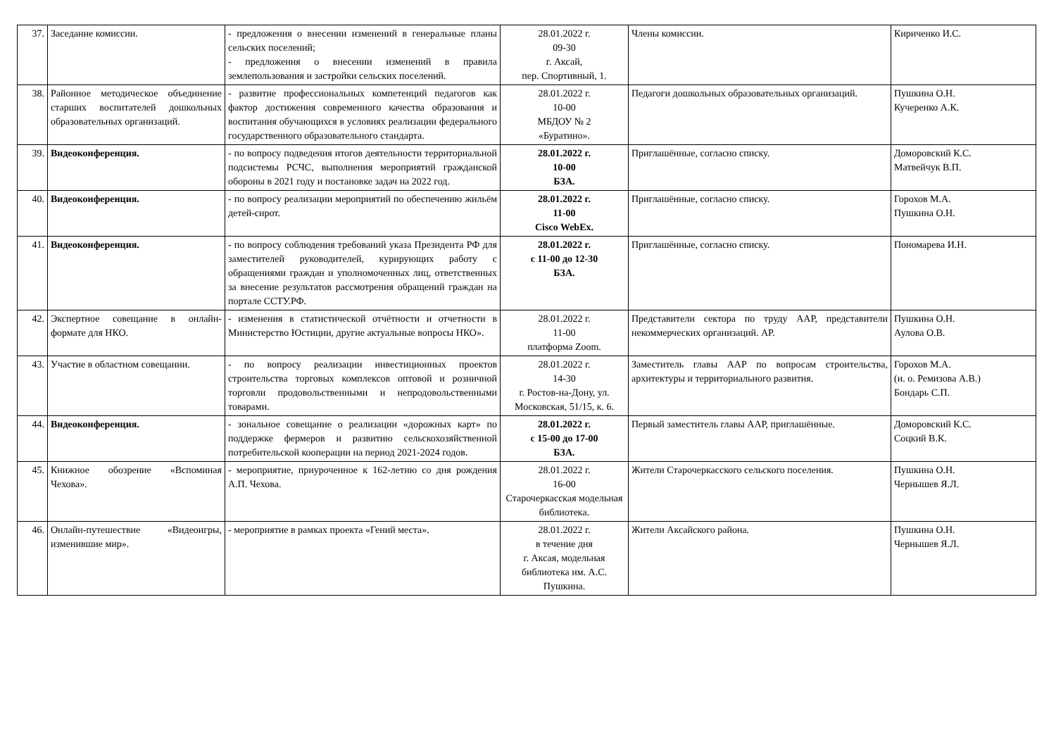| 37. | Заседание комиссии. | - предложения о внесении изменений в генеральные планы сельских поселений; - предложения о внесении изменений в правила землепользования и застройки сельских поселений. | 28.01.2022 г. 09-30 г. Аксай, пер. Спортивный, 1. | Члены комиссии. | Кириченко И.С. |
| 38. | Районное методическое объединение старших воспитателей дошкольных образовательных организаций. | - развитие профессиональных компетенций педагогов как фактор достижения современного качества образования и воспитания обучающихся в условиях реализации федерального государственного образовательного стандарта. | 28.01.2022 г. 10-00 МБДОУ № 2 «Буратино». | Педагоги дошкольных образовательных организаций. | Пушкина О.Н. Кучеренко А.К. |
| 39. | Видеоконференция. | - по вопросу подведения итогов деятельности территориальной подсистемы РСЧС, выполнения мероприятий гражданской обороны в 2021 году и постановке задач на 2022 год. | 28.01.2022 г. 10-00 БЗА. | Приглашённые, согласно списку. | Доморовский К.С. Матвейчук В.П. |
| 40. | Видеоконференция. | - по вопросу реализации мероприятий по обеспечению жильём детей-сирот. | 28.01.2022 г. 11-00 Cisco WebEx. | Приглашённые, согласно списку. | Горохов М.А. Пушкина О.Н. |
| 41. | Видеоконференция. | - по вопросу соблюдения требований указа Президента РФ для заместителей руководителей, курирующих работу с обращениями граждан и уполномоченных лиц, ответственных за внесение результатов рассмотрения обращений граждан на портале ССТУ.РФ. | 28.01.2022 г. с 11-00 до 12-30 БЗА. | Приглашённые, согласно списку. | Пономарева И.Н. |
| 42. | Экспертное совещание в онлайн-формате для НКО. | - изменения в статистической отчётности и отчетности в Министерство Юстиции, другие актуальные вопросы НКО». | 28.01.2022 г. 11-00 платформа Zoom. | Представители сектора по труду ААР, представители некоммерческих организаций. АР. | Пушкина О.Н. Аулова О.В. |
| 43. | Участие в областном совещании. | - по вопросу реализации инвестиционных проектов строительства торговых комплексов оптовой и розничной торговли продовольственными и непродовольственными товарами. | 28.01.2022 г. 14-30 г. Ростов-на-Дону, ул. Московская, 51/15, к. 6. | Заместитель главы ААР по вопросам строительства, архитектуры и территориального развития. | Горохов М.А. (и. о. Ремизова А.В.) Бондарь С.П. |
| 44. | Видеоконференция. | - зональное совещание о реализации «дорожных карт» по поддержке фермеров и развитию сельскохозяйственной потребительской кооперации на период 2021-2024 годов. | 28.01.2022 г. с 15-00 до 17-00 БЗА. | Первый заместитель главы ААР, приглашённые. | Доморовский К.С. Соцкий В.К. |
| 45. | Книжное обозрение «Вспоминая Чехова». | - мероприятие, приуроченное к 162-летию со дня рождения А.П. Чехова. | 28.01.2022 г. 16-00 Старочеркасская модельная библиотека. | Жители Старочеркасского сельского поселения. | Пушкина О.Н. Чернышев Я.Л. |
| 46. | Онлайн-путешествие «Видеоигры, изменившие мир». | - мероприятие в рамках проекта «Гений места». | 28.01.2022 г. в течение дня г. Аксая, модельная библиотека им. А.С. Пушкина. | Жители Аксайского района. | Пушкина О.Н. Чернышев Я.Л. |